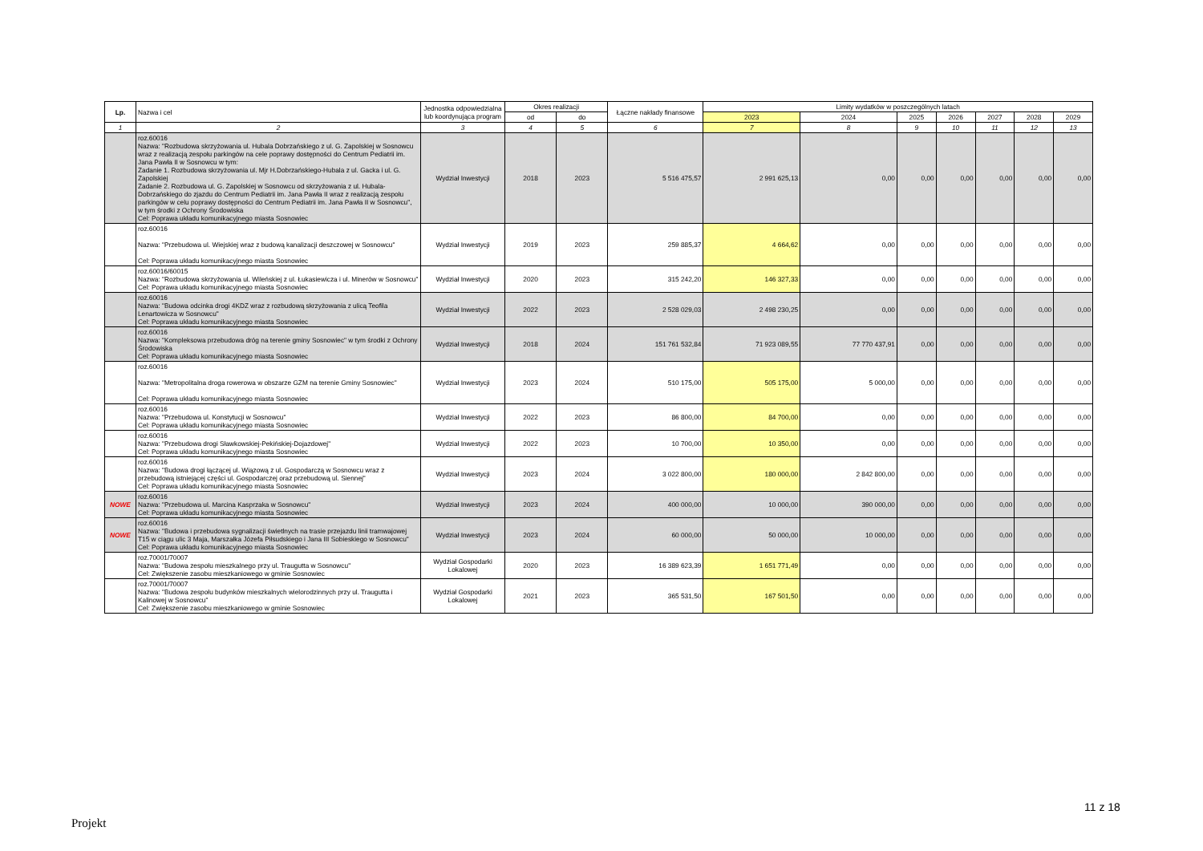| Lp. | Nazwa i cel | Jednostka odpowiedzialna lub koordynująca program | Okres realizacji | | Łączne nakłady finansowe | Limity wydatków w poszczególnych latach | | | | | | |
| --- | --- | --- | --- | --- | --- | --- | --- | --- | --- | --- | --- | --- |
| | | | od | do | | 2023 | 2024 | 2025 | 2026 | 2027 | 2028 | 2029 |
| 1 | 2 | 3 | 4 | 5 | 6 | 7 | 8 | 9 | 10 | 11 | 12 | 13 |
| | roz.60016 Nazwa: "Rozbudowa skrzyżowania ul. Hubala Dobrzańskiego z ul. G. Zapolskiej w Sosnowcu wraz z realizacją zespołu parkingów na cele poprawy dostępności do Centrum Pediatrii im. Jana Pawła II w Sosnowcu w tym: Zadanie 1. Rozbudowa skrzyżowania ul. Mjr H.Dobrzańskiego-Hubala z ul. Gacka i ul. G. Zapolskiej Zadanie 2. Rozbudowa ul. G. Zapolskiej w Sosnowcu od skrzyżowania z ul. Hubala-Dobrzańskiego do zjazdu do Centrum Pediatrii im. Jana Pawła II wraz z realizacją zespołu parkingów w celu poprawy dostępności do Centrum Pediatrii im. Jana Pawła II w Sosnowcu", w tym środki z Ochrony Środowiska Cel: Poprawa układu komunikacyjnego miasta Sosnowiec | Wydział Inwestycji | 2018 | 2023 | 5 516 475,57 | 2 991 625,13 | 0,00 | 0,00 | 0,00 | 0,00 | 0,00 | 0,00 |
| | roz.60016 Nazwa: "Przebudowa ul. Wiejskiej wraz z budową kanalizacji deszczowej w Sosnowcu" Cel: Poprawa układu komunikacyjnego miasta Sosnowiec | Wydział Inwestycji | 2019 | 2023 | 259 885,37 | 4 664,62 | 0,00 | 0,00 | 0,00 | 0,00 | 0,00 | 0,00 |
| | roz.60016/60015 Nazwa: "Rozbudowa skrzyżowania ul. Wileńskiej z ul. Łukasiewicza i ul. Minerów w Sosnowcu" Cel: Poprawa układu komunikacyjnego miasta Sosnowiec | Wydział Inwestycji | 2020 | 2023 | 315 242,20 | 146 327,33 | 0,00 | 0,00 | 0,00 | 0,00 | 0,00 | 0,00 |
| | roz.60016 Nazwa: "Budowa odcinka drogi 4KDZ wraz z rozbudową skrzyżowania z ulicą Teofila Lenartowicza w Sosnowcu" Cel: Poprawa układu komunikacyjnego miasta Sosnowiec | Wydział Inwestycji | 2022 | 2023 | 2 528 029,03 | 2 498 230,25 | 0,00 | 0,00 | 0,00 | 0,00 | 0,00 | 0,00 |
| | roz.60016 Nazwa: "Kompleksowa przebudowa dróg na terenie gminy Sosnowiec" w tym środki z Ochrony Środowiska Cel: Poprawa układu komunikacyjnego miasta Sosnowiec | Wydział Inwestycji | 2018 | 2024 | 151 761 532,84 | 71 923 089,55 | 77 770 437,91 | 0,00 | 0,00 | 0,00 | 0,00 | 0,00 |
| | roz.60016 Nazwa: "Metropolitalna droga rowerowa w obszarze GZM na terenie Gminy Sosnowiec" Cel: Poprawa układu komunikacyjnego miasta Sosnowiec | Wydział Inwestycji | 2023 | 2024 | 510 175,00 | 505 175,00 | 5 000,00 | 0,00 | 0,00 | 0,00 | 0,00 | 0,00 |
| | roz.60016 Nazwa: "Przebudowa ul. Konstytucji w Sosnowcu" Cel: Poprawa układu komunikacyjnego miasta Sosnowiec | Wydział Inwestycji | 2022 | 2023 | 86 800,00 | 84 700,00 | 0,00 | 0,00 | 0,00 | 0,00 | 0,00 | 0,00 |
| | roz.60016 Nazwa: "Przebudowa drogi Sławkowskiej-Pekińskiej-Dojazdowej" Cel: Poprawa układu komunikacyjnego miasta Sosnowiec | Wydział Inwestycji | 2022 | 2023 | 10 700,00 | 10 350,00 | 0,00 | 0,00 | 0,00 | 0,00 | 0,00 | 0,00 |
| | roz.60016 Nazwa: "Budowa drogi łączącej ul. Wiązową z ul. Gospodarczą w Sosnowcu wraz z przebudową istniejącej części ul. Gospodarczej oraz przebudową ul. Siennej" Cel: Poprawa układu komunikacyjnego miasta Sosnowiec | Wydział Inwestycji | 2023 | 2024 | 3 022 800,00 | 180 000,00 | 2 842 800,00 | 0,00 | 0,00 | 0,00 | 0,00 | 0,00 |
| NOWE | roz.60016 Nazwa: "Przebudowa ul. Marcina Kasprzaka w Sosnowcu" Cel: Poprawa układu komunikacyjnego miasta Sosnowiec | Wydział Inwestycji | 2023 | 2024 | 400 000,00 | 10 000,00 | 390 000,00 | 0,00 | 0,00 | 0,00 | 0,00 | 0,00 |
| NOWE | roz.60016 Nazwa: "Budowa i przebudowa sygnalizacji świetlnych na trasie przejazdu linii tramwajowej T15 w ciągu ulic 3 Maja, Marszałka Józefa Piłsudskiego i Jana III Sobieskiego w Sosnowcu" Cel: Poprawa układu komunikacyjnego miasta Sosnowiec | Wydział Inwestycji | 2023 | 2024 | 60 000,00 | 50 000,00 | 10 000,00 | 0,00 | 0,00 | 0,00 | 0,00 | 0,00 |
| | roz.70001/70007 Nazwa: "Budowa zespołu mieszkalnego przy ul. Traugutta w Sosnowcu" Cel: Zwiększenie zasobu mieszkaniowego w gminie Sosnowiec | Wydział Gospodarki Lokalowej | 2020 | 2023 | 16 389 623,39 | 1 651 771,49 | 0,00 | 0,00 | 0,00 | 0,00 | 0,00 | 0,00 |
| | roz.70001/70007 Nazwa: "Budowa zespołu budynków mieszkalnych wielorodzinnych przy ul. Traugutta i Kalinowej w Sosnowcu" Cel: Zwiększenie zasobu mieszkaniowego w gminie Sosnowiec | Wydział Gospodarki Lokalowej | 2021 | 2023 | 365 531,50 | 167 501,50 | 0,00 | 0,00 | 0,00 | 0,00 | 0,00 | 0,00 |
11 z 18
Projekt